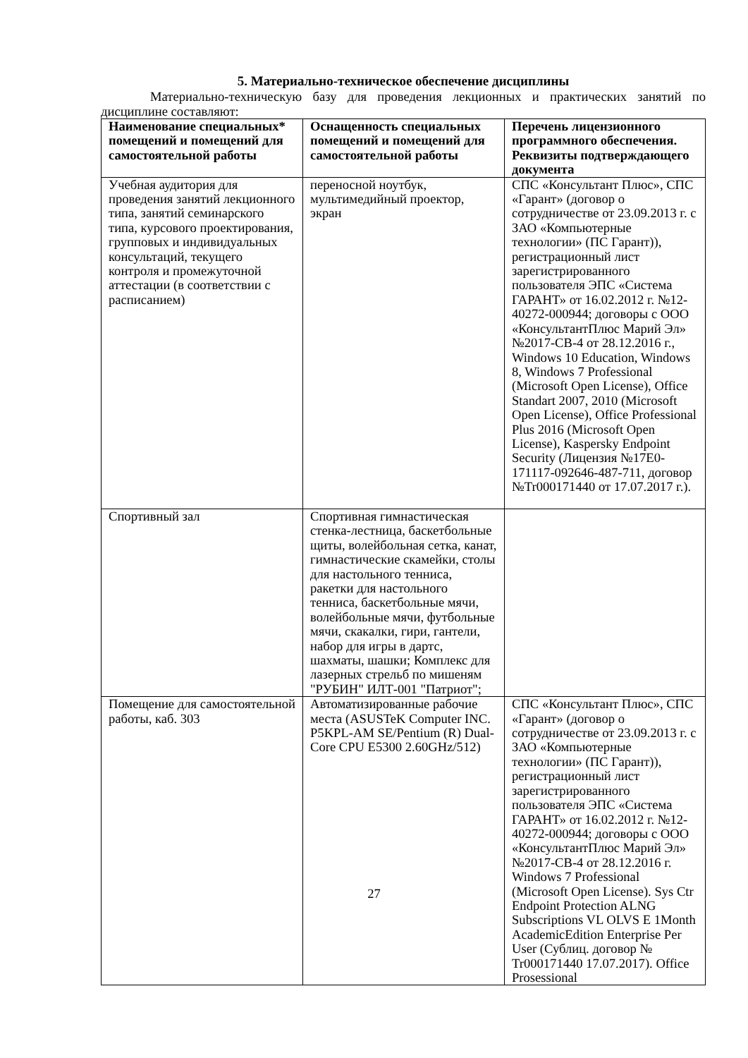5. Материально-техническое обеспечение дисциплины
Материально-техническую базу для проведения лекционных и практических занятий по дисциплине составляют:
| Наименование специальных* помещений и помещений для самостоятельной работы | Оснащенность специальных помещений и помещений для самостоятельной работы | Перечень лицензионного программного обеспечения. Реквизиты подтверждающего документа |
| Учебная аудитория для проведения занятий лекционного типа, занятий семинарского типа, курсового проектирования, групповых и индивидуальных консультаций, текущего контроля и промежуточной аттестации (в соответствии с расписанием) | переносной ноутбук, мультимедийный проектор, экран | СПС «Консультант Плюс», СПС «Гарант» (договор о сотрудничестве от 23.09.2013 г. с ЗАО «Компьютерные технологии» (ПС Гарант)), регистрационный лист зарегистрированного пользователя ЭПС «Система ГАРАНТ» от 16.02.2012 г. №12-40272-000944; договоры с ООО «КонсультантПлюс Марий Эл» №2017-СВ-4 от 28.12.2016 г., Windows 10 Education, Windows 8, Windows 7 Professional (Microsoft Open License), Office Standart 2007, 2010 (Microsoft Open License), Office Professional Plus 2016 (Microsoft Open License), Kaspersky Endpoint Security (Лицензия №17E0-171117-092646-487-711, договор №Tr000171440 от 17.07.2017 г.). |
| Спортивный зал | Спортивная гимнастическая стенка-лестница, баскетбольные щиты, волейбольная сетка, канат, гимнастические скамейки, столы для настольного тенниса, ракетки для настольного тенниса, баскетбольные мячи, волейбольные мячи, футбольные мячи, скакалки, гири, гантели, набор для игры в дартс, шахматы, шашки; Комплекс для лазерных стрельб по мишеням "РУБИН" ИЛТ-001 "Патриот"; | |
| Помещение для самостоятельной работы, каб. 303 | Автоматизированные рабочие места (ASUSTeK Computer INC. P5KPL-AM SE/Pentium (R) Dual-Core CPU E5300 2.60GHz/512) | СПС «Консультант Плюс», СПС «Гарант» (договор о сотрудничестве от 23.09.2013 г. с ЗАО «Компьютерные технологии» (ПС Гарант)), регистрационный лист зарегистрированного пользователя ЭПС «Система ГАРАНТ» от 16.02.2012 г. №12-40272-000944; договоры с ООО «КонсультантПлюс Марий Эл» №2017-СВ-4 от 28.12.2016 г. Windows 7 Professional (Microsoft Open License). Sys Ctr Endpoint Protection ALNG Subscriptions VL OLVS E 1Month AcademicEdition Enterprise Per User (Сублиц. договор № Tr000171440 17.07.2017). Office Prosessional |
27